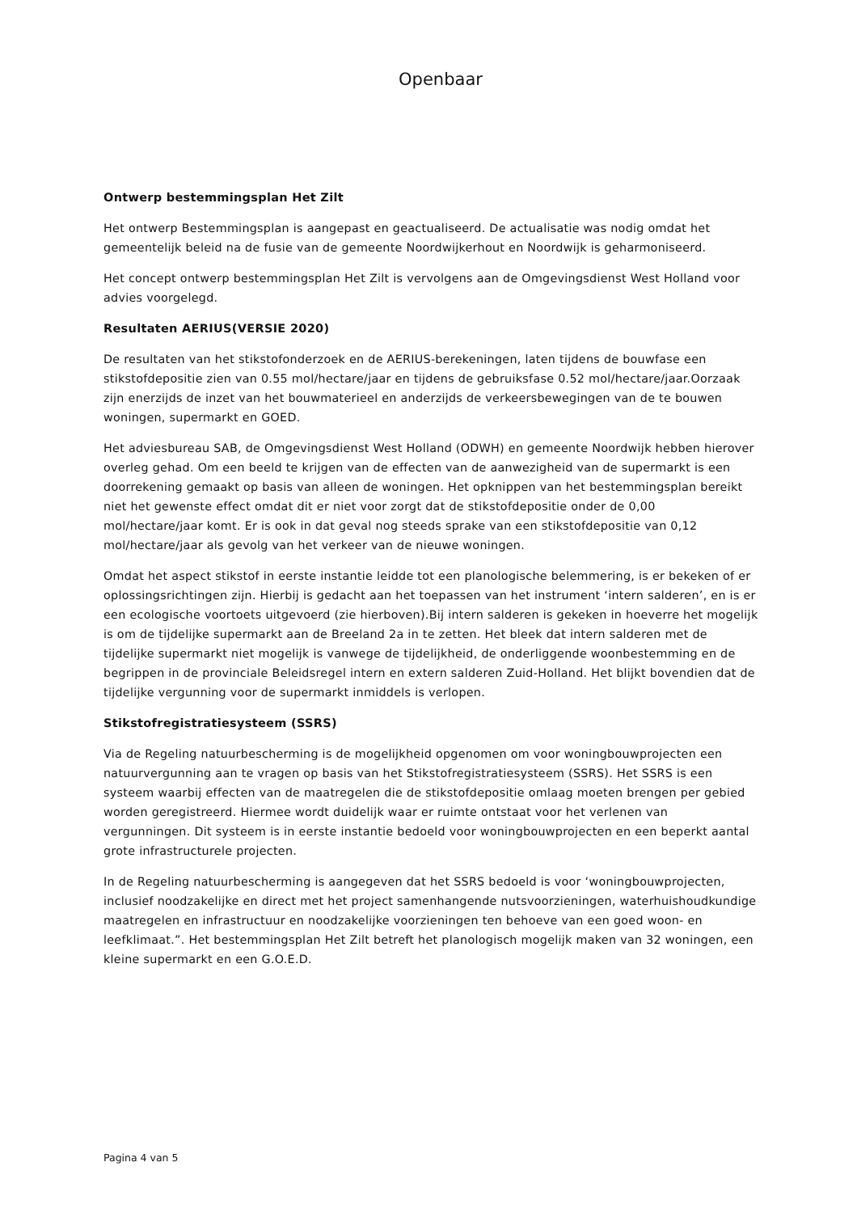Openbaar
Ontwerp bestemmingsplan Het Zilt
Het ontwerp Bestemmingsplan is aangepast en geactualiseerd. De actualisatie was nodig omdat het gemeentelijk beleid na de fusie van de gemeente Noordwijkerhout en Noordwijk is geharmoniseerd.
Het concept ontwerp bestemmingsplan Het Zilt is vervolgens aan de Omgevingsdienst West Holland voor advies voorgelegd.
Resultaten AERIUS(VERSIE 2020)
De resultaten van het stikstofonderzoek en de AERIUS-berekeningen, laten tijdens de bouwfase een stikstofdepositie zien van 0.55 mol/hectare/jaar en tijdens de gebruiksfase 0.52 mol/hectare/jaar.Oorzaak zijn enerzijds de inzet van het bouwmaterieel en anderzijds de verkeersbewegingen van de te bouwen woningen, supermarkt en GOED.
Het adviesbureau SAB, de Omgevingsdienst West Holland (ODWH) en gemeente Noordwijk hebben hierover overleg gehad. Om een beeld te krijgen van de effecten van de aanwezigheid van de supermarkt is een doorrekening gemaakt op basis van alleen de woningen. Het opknippen van het bestemmingsplan bereikt niet het gewenste effect omdat dit er niet voor zorgt dat de stikstofdepositie onder de 0,00 mol/hectare/jaar komt. Er is ook in dat geval nog steeds sprake van een stikstofdepositie van 0,12 mol/hectare/jaar als gevolg van het verkeer van de nieuwe woningen.
Omdat het aspect stikstof in eerste instantie leidde tot een planologische belemmering, is er bekeken of er oplossingsrichtingen zijn. Hierbij is gedacht aan het toepassen van het instrument ‘intern salderen’, en is er een ecologische voortoets uitgevoerd (zie hierboven).Bij intern salderen is gekeken in hoeverre het mogelijk is om de tijdelijke supermarkt aan de Breeland 2a in te zetten. Het bleek dat intern salderen met de tijdelijke supermarkt niet mogelijk is vanwege de tijdelijkheid, de onderliggende woonbestemming en de begrippen in de provinciale Beleidsregel intern en extern salderen Zuid-Holland. Het blijkt bovendien dat de tijdelijke vergunning voor de supermarkt inmiddels is verlopen.
Stikstofregistratiesysteem (SSRS)
Via de Regeling natuurbescherming is de mogelijkheid opgenomen om voor woningbouwprojecten een natuurvergunning aan te vragen op basis van het Stikstofregistratiesysteem (SSRS). Het SSRS is een systeem waarbij effecten van de maatregelen die de stikstofdepositie omlaag moeten brengen per gebied worden geregistreerd. Hiermee wordt duidelijk waar er ruimte ontstaat voor het verlenen van vergunningen. Dit systeem is in eerste instantie bedoeld voor woningbouwprojecten en een beperkt aantal grote infrastructurele projecten.
In de Regeling natuurbescherming is aangegeven dat het SSRS bedoeld is voor ‘woningbouwprojecten, inclusief noodzakelijke en direct met het project samenhangende nutsvoorzieningen, waterhuishoudkundige maatregelen en infrastructuur en noodzakelijke voorzieningen ten behoeve van een goed woon- en leefklimaat.”. Het bestemmingsplan Het Zilt betreft het planologisch mogelijk maken van 32 woningen, een kleine supermarkt en een G.O.E.D.
Pagina 4 van 5